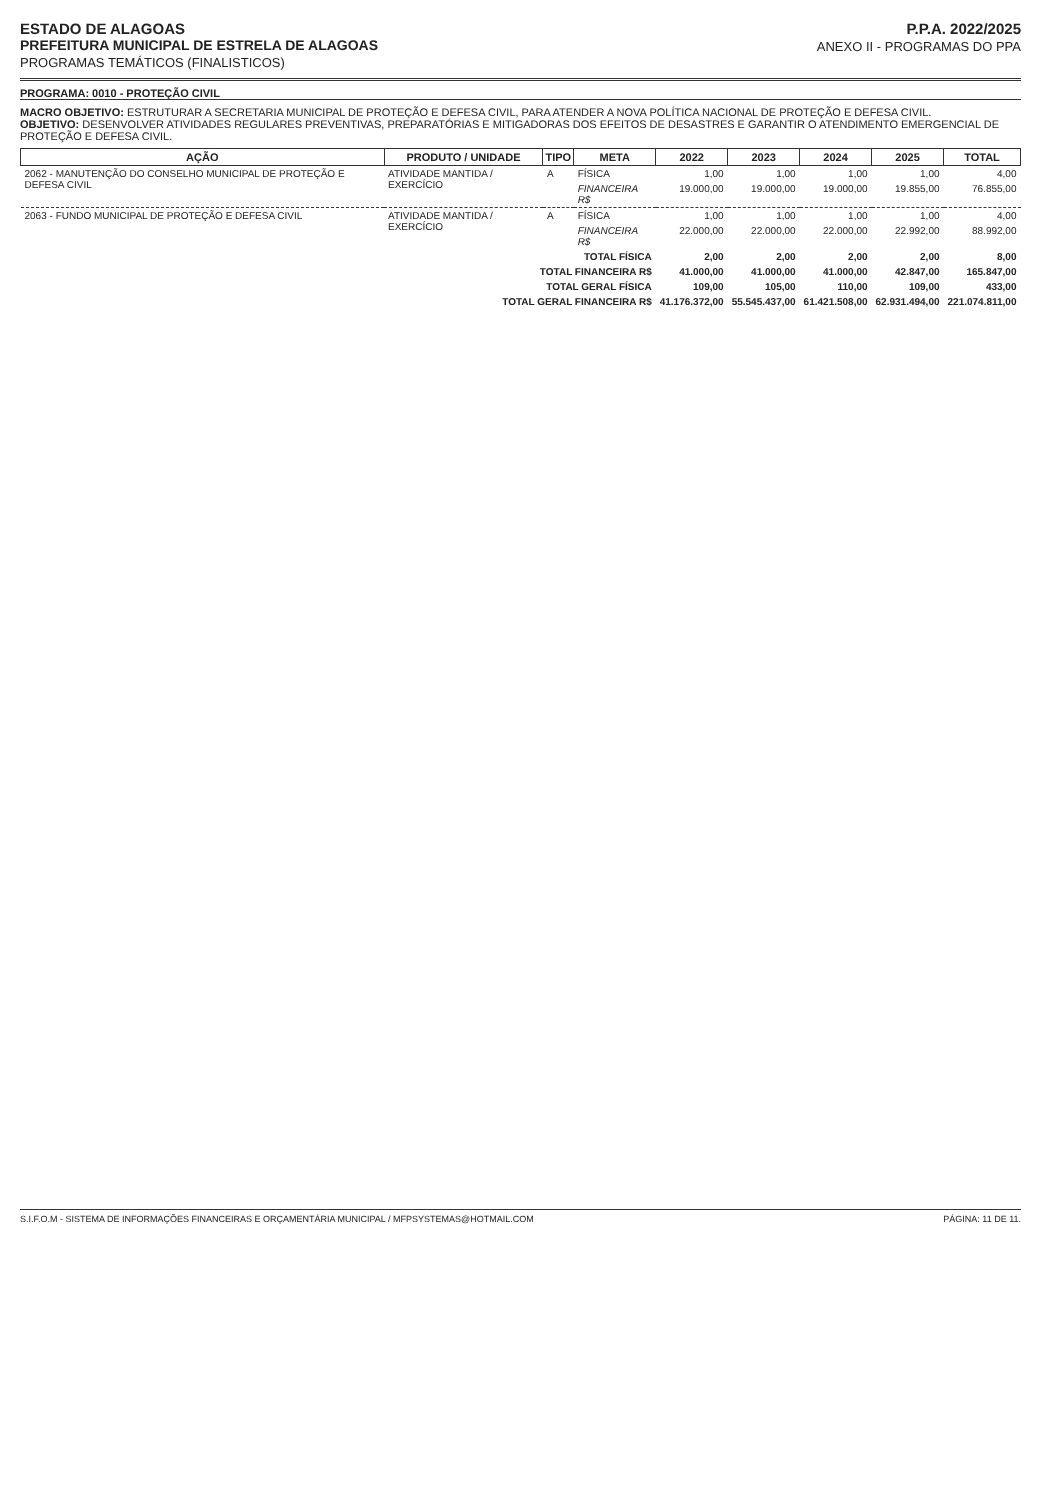ESTADO DE ALAGOAS
PREFEITURA MUNICIPAL DE ESTRELA DE ALAGOAS
PROGRAMAS TEMÁTICOS (FINALISTICOS)
P.P.A. 2022/2025
ANEXO II - PROGRAMAS DO PPA
PROGRAMA: 0010 - PROTEÇÃO CIVIL
MACRO OBJETIVO: ESTRUTURAR A SECRETARIA MUNICIPAL DE PROTEÇÃO E DEFESA CIVIL, PARA ATENDER A NOVA POLÍTICA NACIONAL DE PROTEÇÃO E DEFESA CIVIL.
OBJETIVO: DESENVOLVER ATIVIDADES REGULARES PREVENTIVAS, PREPARATÓRIAS E MITIGADORAS DOS EFEITOS DE DESASTRES E GARANTIR O ATENDIMENTO EMERGENCIAL DE PROTEÇÃO E DEFESA CIVIL.
| AÇÃO | PRODUTO / UNIDADE | TIPO | META | 2022 | 2023 | 2024 | 2025 | TOTAL |
| --- | --- | --- | --- | --- | --- | --- | --- | --- |
| 2062 - MANUTENÇÃO DO CONSELHO MUNICIPAL DE PROTEÇÃO E DEFESA CIVIL | ATIVIDADE MANTIDA / EXERCÍCIO | A | FÍSICA | 1,00 | 1,00 | 1,00 | 1,00 | 4,00 |
| | | | FINANCEIRA R$ | 19.000,00 | 19.000,00 | 19.000,00 | 19.855,00 | 76.855,00 |
| 2063 - FUNDO MUNICIPAL DE PROTEÇÃO E DEFESA CIVIL | ATIVIDADE MANTIDA / EXERCÍCIO | A | FÍSICA | 1,00 | 1,00 | 1,00 | 1,00 | 4,00 |
| | | | FINANCEIRA R$ | 22.000,00 | 22.000,00 | 22.000,00 | 22.992,00 | 88.992,00 |
| TOTAL FÍSICA | | | | 2,00 | 2,00 | 2,00 | 2,00 | 8,00 |
| TOTAL FINANCEIRA R$ | | | | 41.000,00 | 41.000,00 | 41.000,00 | 42.847,00 | 165.847,00 |
| TOTAL GERAL FÍSICA | | | | 109,00 | 105,00 | 110,00 | 109,00 | 433,00 |
| TOTAL GERAL FINANCEIRA R$ | | | | 41.176.372,00 | 55.545.437,00 | 61.421.508,00 | 62.931.494,00 | 221.074.811,00 |
S.I.F.O.M - SISTEMA DE INFORMAÇÕES FINANCEIRAS E ORÇAMENTÁRIA MUNICIPAL / MFPSYSTEMAS@HOTMAIL.COM PÁGINA: 11 DE 11.